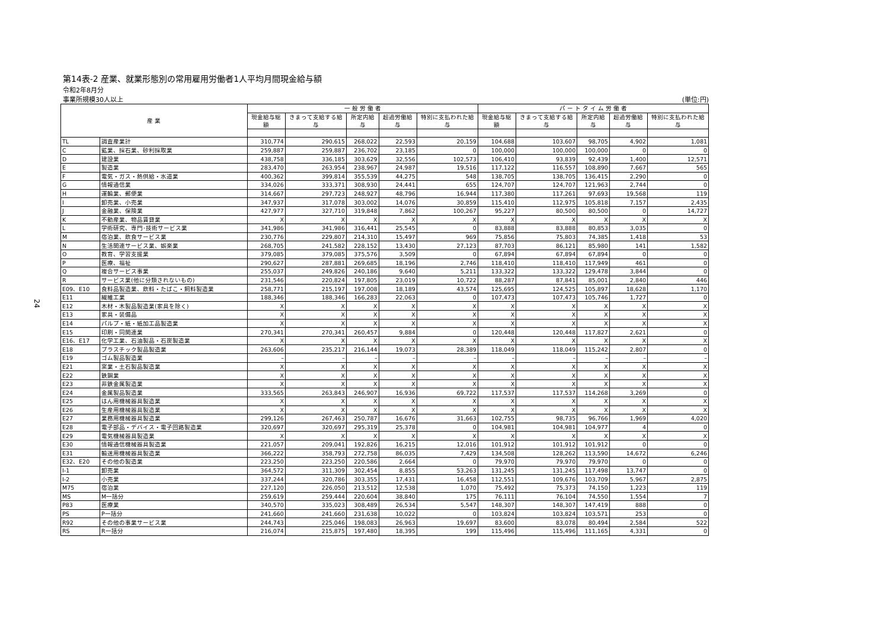24
第14表-2 産業、就業形態別の常用雇用労働者1人平均月間現金給与額
令和2年8月分
事業所規模30人以上 (単位:円)
| 産 業 | | 一 般 労 働 者 | | | | | パ ー ト タ イ ム 労 働 者 | | | | |
| --- | --- | --- | --- | --- | --- | --- | --- | --- | --- | --- | --- |
| | | 現金給与総額 | きまって支給する給与 | 所定内給与 | 超過労働給与 | 特別に支払われた給与 | 現金給与総額 | きまって支給する給与 | 所定内給与 | 超過労働給与 | 特別に支払われた給与 |
| TL | 調査産業計 | 310,774 | 290,615 | 268,022 | 22,593 | 20,159 | 104,688 | 103,607 | 98,705 | 4,902 | 1,081 |
| C | 鉱業、採石業、砂利採取業 | 259,887 | 259,887 | 236,702 | 23,185 | 0 | 100,000 | 100,000 | 100,000 | 0 | 0 |
| D | 建設業 | 438,758 | 336,185 | 303,629 | 32,556 | 102,573 | 106,410 | 93,839 | 92,439 | 1,400 | 12,571 |
| E | 製造業 | 283,470 | 263,954 | 238,967 | 24,987 | 19,516 | 117,122 | 116,557 | 108,890 | 7,667 | 565 |
| F | 電気・ガス・熱供給・水道業 | 400,362 | 399,814 | 355,539 | 44,275 | 548 | 138,705 | 138,705 | 136,415 | 2,290 | 0 |
| G | 情報通信業 | 334,026 | 333,371 | 308,930 | 24,441 | 655 | 124,707 | 124,707 | 121,963 | 2,744 | 0 |
| H | 運輸業、郵便業 | 314,667 | 297,723 | 248,927 | 48,796 | 16,944 | 117,380 | 117,261 | 97,693 | 19,568 | 119 |
| I | 卸売業、小売業 | 347,937 | 317,078 | 303,002 | 14,076 | 30,859 | 115,410 | 112,975 | 105,818 | 7,157 | 2,435 |
| J | 金融業、保険業 | 427,977 | 327,710 | 319,848 | 7,862 | 100,267 | 95,227 | 80,500 | 80,500 | 0 | 14,727 |
| K | 不動産業、物品賃貸業 | X | X | X | X | X | X | X | X | X | X |
| L | 学術研究、専門･技術サービス業 | 341,986 | 341,986 | 316,441 | 25,545 | 0 | 83,888 | 83,888 | 80,853 | 3,035 | 0 |
| M | 宿泊業、飲食サービス業 | 230,776 | 229,807 | 214,310 | 15,497 | 969 | 75,856 | 75,803 | 74,385 | 1,418 | 53 |
| N | 生活関連サービス業、娯楽業 | 268,705 | 241,582 | 228,152 | 13,430 | 27,123 | 87,703 | 86,121 | 85,980 | 141 | 1,582 |
| O | 教育、学習支援業 | 379,085 | 379,085 | 375,576 | 3,509 | 0 | 67,894 | 67,894 | 67,894 | 0 | 0 |
| P | 医療、福祉 | 290,627 | 287,881 | 269,685 | 18,196 | 2,746 | 118,410 | 118,410 | 117,949 | 461 | 0 |
| Q | 複合サービス事業 | 255,037 | 249,826 | 240,186 | 9,640 | 5,211 | 133,322 | 133,322 | 129,478 | 3,844 | 0 |
| R | サービス業(他に分類されないもの) | 231,546 | 220,824 | 197,805 | 23,019 | 10,722 | 88,287 | 87,841 | 85,001 | 2,840 | 446 |
| E09、E10 | 食料品製造業、飲料・たばこ・飼料製造業 | 258,771 | 215,197 | 197,008 | 18,189 | 43,574 | 125,695 | 124,525 | 105,897 | 18,628 | 1,170 |
| E11 | 繊維工業 | 188,346 | 188,346 | 166,283 | 22,063 | 0 | 107,473 | 107,473 | 105,746 | 1,727 | 0 |
| E12 | 木材・木製品製造業(家具を除く) | X | X | X | X | X | X | X | X | X | X |
| E13 | 家具・装備品 | X | X | X | X | X | X | X | X | X | X |
| E14 | パルプ・紙・紙加工品製造業 | X | X | X | X | X | X | X | X | X | X |
| E15 | 印刷・同関連業 | 270,341 | 270,341 | 260,457 | 9,884 | 0 | 120,448 | 120,448 | 117,827 | 2,621 | 0 |
| E16、E17 | 化学工業、石油製品・石炭製造業 | X | X | X | X | X | X | X | X | X | X |
| E18 | プラスチック製品製造業 | 263,606 | 235,217 | 216,144 | 19,073 | 28,389 | 118,049 | 118,049 | 115,242 | 2,807 | 0 |
| E19 | ゴム製品製造業 | – | – | – | – | – | – | – | – | – | – |
| E21 | 窯業・土石製品製造業 | X | X | X | X | X | X | X | X | X | X |
| E22 | 鉄鋼業 | X | X | X | X | X | X | X | X | X | X |
| E23 | 非鉄金属製造業 | X | X | X | X | X | X | X | X | X | X |
| E24 | 金属製品製造業 | 333,565 | 263,843 | 246,907 | 16,936 | 69,722 | 117,537 | 117,537 | 114,268 | 3,269 | 0 |
| E25 | はん用機械器具製造業 | X | X | X | X | X | X | X | X | X | X |
| E26 | 生産用機械器具製造業 | X | X | X | X | X | X | X | X | X | X |
| E27 | 業務用機械器具製造業 | 299,126 | 267,463 | 250,787 | 16,676 | 31,663 | 102,755 | 98,735 | 96,766 | 1,969 | 4,020 |
| E28 | 電子部品・デバイス・電子回路製造業 | 320,697 | 320,697 | 295,319 | 25,378 | 0 | 104,981 | 104,981 | 104,977 | 4 | 0 |
| E29 | 電気機械器具製造業 | X | X | X | X | X | X | X | X | X | X |
| E30 | 情報通信機械器具製造業 | 221,057 | 209,041 | 192,826 | 16,215 | 12,016 | 101,912 | 101,912 | 101,912 | 0 | 0 |
| E31 | 輸送用機械器具製造業 | 366,222 | 358,793 | 272,758 | 86,035 | 7,429 | 134,508 | 128,262 | 113,590 | 14,672 | 6,246 |
| E32、E20 | その他の製造業 | 223,250 | 223,250 | 220,586 | 2,664 | 0 | 79,970 | 79,970 | 79,970 | 0 | 0 |
| I-1 | 卸売業 | 364,572 | 311,309 | 302,454 | 8,855 | 53,263 | 131,245 | 131,245 | 117,498 | 13,747 | 0 |
| I-2 | 小売業 | 337,244 | 320,786 | 303,355 | 17,431 | 16,458 | 112,551 | 109,676 | 103,709 | 5,967 | 2,875 |
| M75 | 宿泊業 | 227,120 | 226,050 | 213,512 | 12,538 | 1,070 | 75,492 | 75,373 | 74,150 | 1,223 | 119 |
| MS | M一括分 | 259,619 | 259,444 | 220,604 | 38,840 | 175 | 76,111 | 76,104 | 74,550 | 1,554 | 7 |
| P83 | 医療業 | 340,570 | 335,023 | 308,489 | 26,534 | 5,547 | 148,307 | 148,307 | 147,419 | 888 | 0 |
| PS | P一括分 | 241,660 | 241,660 | 231,638 | 10,022 | 0 | 103,824 | 103,824 | 103,571 | 253 | 0 |
| R92 | その他の事業サービス業 | 244,743 | 225,046 | 198,083 | 26,963 | 19,697 | 83,600 | 83,078 | 80,494 | 2,584 | 522 |
| RS | R一括分 | 216,074 | 215,875 | 197,480 | 18,395 | 199 | 115,496 | 115,496 | 111,165 | 4,331 | 0 |